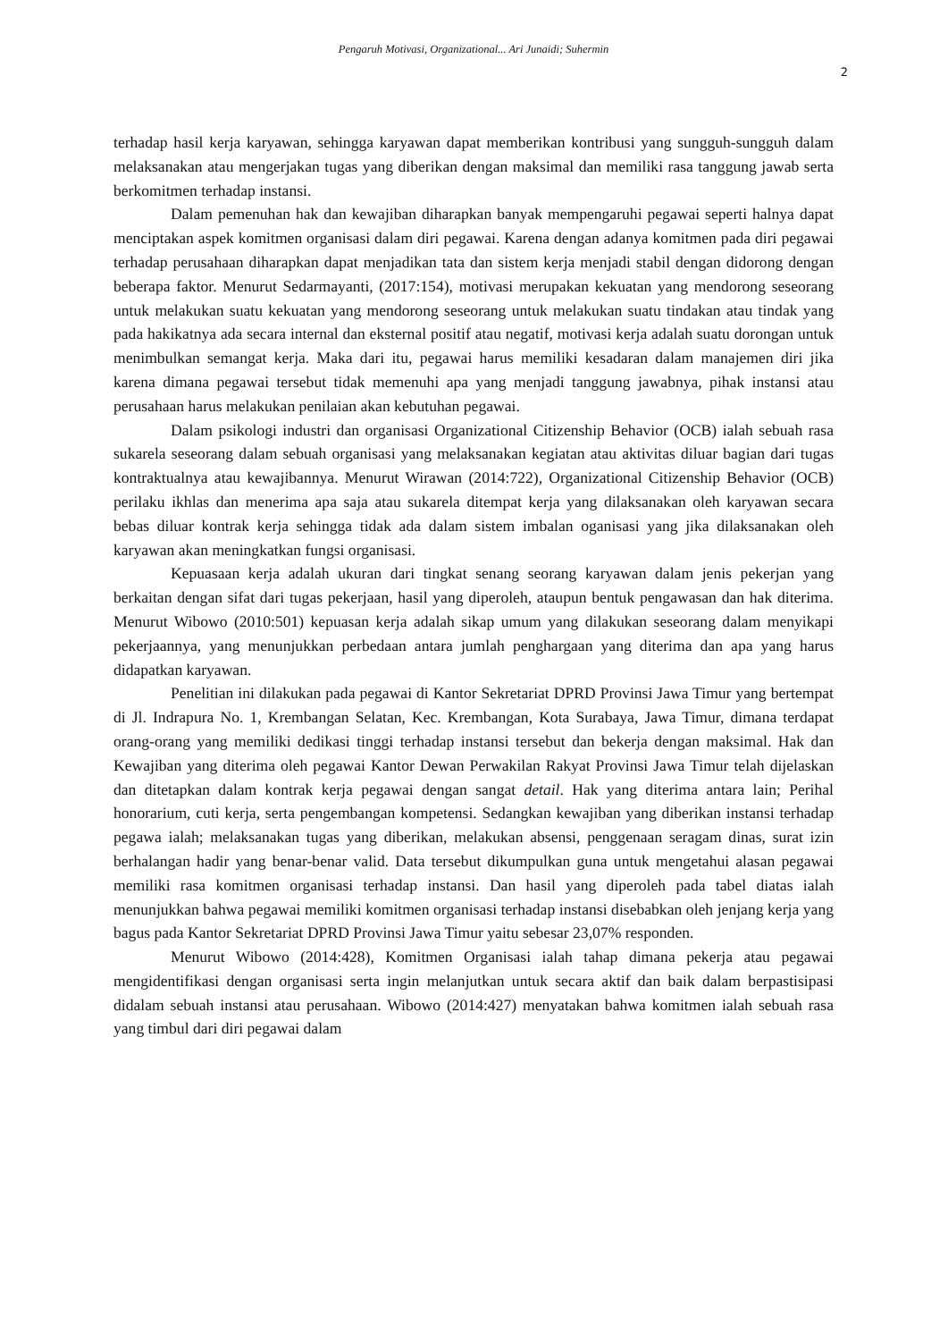Pengaruh Motivasi, Organizational... Ari Junaidi; Suhermin
2
terhadap hasil kerja karyawan, sehingga karyawan dapat memberikan kontribusi yang sungguh-sungguh dalam melaksanakan atau mengerjakan tugas yang diberikan dengan maksimal dan memiliki rasa tanggung jawab serta berkomitmen terhadap instansi.
Dalam pemenuhan hak dan kewajiban diharapkan banyak mempengaruhi pegawai seperti halnya dapat menciptakan aspek komitmen organisasi dalam diri pegawai. Karena dengan adanya komitmen pada diri pegawai terhadap perusahaan diharapkan dapat menjadikan tata dan sistem kerja menjadi stabil dengan didorong dengan beberapa faktor. Menurut Sedarmayanti, (2017:154), motivasi merupakan kekuatan yang mendorong seseorang untuk melakukan suatu kekuatan yang mendorong seseorang untuk melakukan suatu tindakan atau tindak yang pada hakikatnya ada secara internal dan eksternal positif atau negatif, motivasi kerja adalah suatu dorongan untuk menimbulkan semangat kerja. Maka dari itu, pegawai harus memiliki kesadaran dalam manajemen diri jika karena dimana pegawai tersebut tidak memenuhi apa yang menjadi tanggung jawabnya, pihak instansi atau perusahaan harus melakukan penilaian akan kebutuhan pegawai.
Dalam psikologi industri dan organisasi Organizational Citizenship Behavior (OCB) ialah sebuah rasa sukarela seseorang dalam sebuah organisasi yang melaksanakan kegiatan atau aktivitas diluar bagian dari tugas kontraktualnya atau kewajibannya. Menurut Wirawan (2014:722), Organizational Citizenship Behavior (OCB) perilaku ikhlas dan menerima apa saja atau sukarela ditempat kerja yang dilaksanakan oleh karyawan secara bebas diluar kontrak kerja sehingga tidak ada dalam sistem imbalan oganisasi yang jika dilaksanakan oleh karyawan akan meningkatkan fungsi organisasi.
Kepuasaan kerja adalah ukuran dari tingkat senang seorang karyawan dalam jenis pekerjan yang berkaitan dengan sifat dari tugas pekerjaan, hasil yang diperoleh, ataupun bentuk pengawasan dan hak diterima. Menurut Wibowo (2010:501) kepuasan kerja adalah sikap umum yang dilakukan seseorang dalam menyikapi pekerjaannya, yang menunjukkan perbedaan antara jumlah penghargaan yang diterima dan apa yang harus didapatkan karyawan.
Penelitian ini dilakukan pada pegawai di Kantor Sekretariat DPRD Provinsi Jawa Timur yang bertempat di Jl. Indrapura No. 1, Krembangan Selatan, Kec. Krembangan, Kota Surabaya, Jawa Timur, dimana terdapat orang-orang yang memiliki dedikasi tinggi terhadap instansi tersebut dan bekerja dengan maksimal. Hak dan Kewajiban yang diterima oleh pegawai Kantor Dewan Perwakilan Rakyat Provinsi Jawa Timur telah dijelaskan dan ditetapkan dalam kontrak kerja pegawai dengan sangat detail. Hak yang diterima antara lain; Perihal honorarium, cuti kerja, serta pengembangan kompetensi. Sedangkan kewajiban yang diberikan instansi terhadap pegawa ialah; melaksanakan tugas yang diberikan, melakukan absensi, penggenaan seragam dinas, surat izin berhalangan hadir yang benar-benar valid. Data tersebut dikumpulkan guna untuk mengetahui alasan pegawai memiliki rasa komitmen organisasi terhadap instansi. Dan hasil yang diperoleh pada tabel diatas ialah menunjukkan bahwa pegawai memiliki komitmen organisasi terhadap instansi disebabkan oleh jenjang kerja yang bagus pada Kantor Sekretariat DPRD Provinsi Jawa Timur yaitu sebesar 23,07% responden.
Menurut Wibowo (2014:428), Komitmen Organisasi ialah tahap dimana pekerja atau pegawai mengidentifikasi dengan organisasi serta ingin melanjutkan untuk secara aktif dan baik dalam berpastisipasi didalam sebuah instansi atau perusahaan. Wibowo (2014:427) menyatakan bahwa komitmen ialah sebuah rasa yang timbul dari diri pegawai dalam